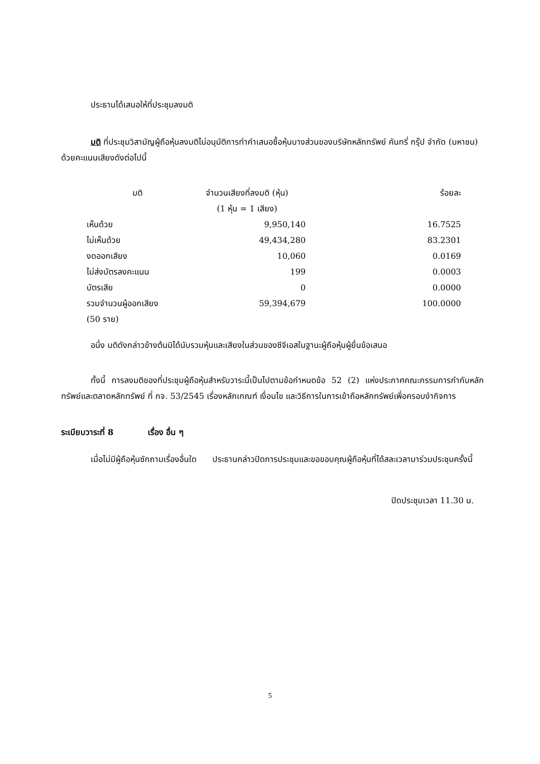ประธานได้เสนอให้ที่ประชุมลงมติ
มติ ที่ประชุมวิสามัญผู้ถือหุ้นลงมติไม่อนุมัติการทำคำเสนอซื้อหุ้นบางส่วนของบริษัทหลักทรัพย์ คันทรี่ กรุ๊ป จำกัด (มหาชน) ด้วยคะแนนเสียงดังต่อไปนี้
| มติ | จำนวนเสียงที่ลงมติ (หุ้น) | ร้อยละ |
| | (1 หุ้น = 1 เสียง) | |
| เห็นด้วย | 9,950,140 | 16.7525 |
| ไม่เห็นด้วย | 49,434,280 | 83.2301 |
| งดออกเสียง | 10,060 | 0.0169 |
| ไม่ส่งบัตรลงคะแนน | 199 | 0.0003 |
| บัตรเสีย | 0 | 0.0000 |
| รวมจำนวนผู้ออกเสียง | 59,394,679 | 100.0000 |
| (50 ราย) | | |
อนึ่ง มติดังกล่าวข้างต้นมิได้นับรวมหุ้นและเสียงในส่วนของซีจีเอสในฐานะผู้ถือหุ้นผู้ยื่นข้อเสนอ
ทั้งนี้ การลงมติของที่ประชุมผู้ถือหุ้นสำหรับวาระนี้เป็นไปตามข้อกำหนดข้อ 52 (2) แห่งประกาศคณะกรรมการกำกับหลักทรัพย์และตลาดหลักทรัพย์ ที่ กจ. 53/2545 เรื่องหลักเกณฑ์ เงื่อนไข และวิธีการในการเข้าถือหลักทรัพย์เพื่อครอบงำกิจการ
ระเบียบวาระที่ 8 เรื่อง อื่น ๆ
เมื่อไม่มีผู้ถือหุ้นซักถามเรื่องอื่นใด ประธานกล่าวปิดการประชุมและขอขอบคุณผู้ถือหุ้นที่ได้สละเวลามาร่วมประชุมครั้งนี้
ปิดประชุมเวลา 11.30 น.
5